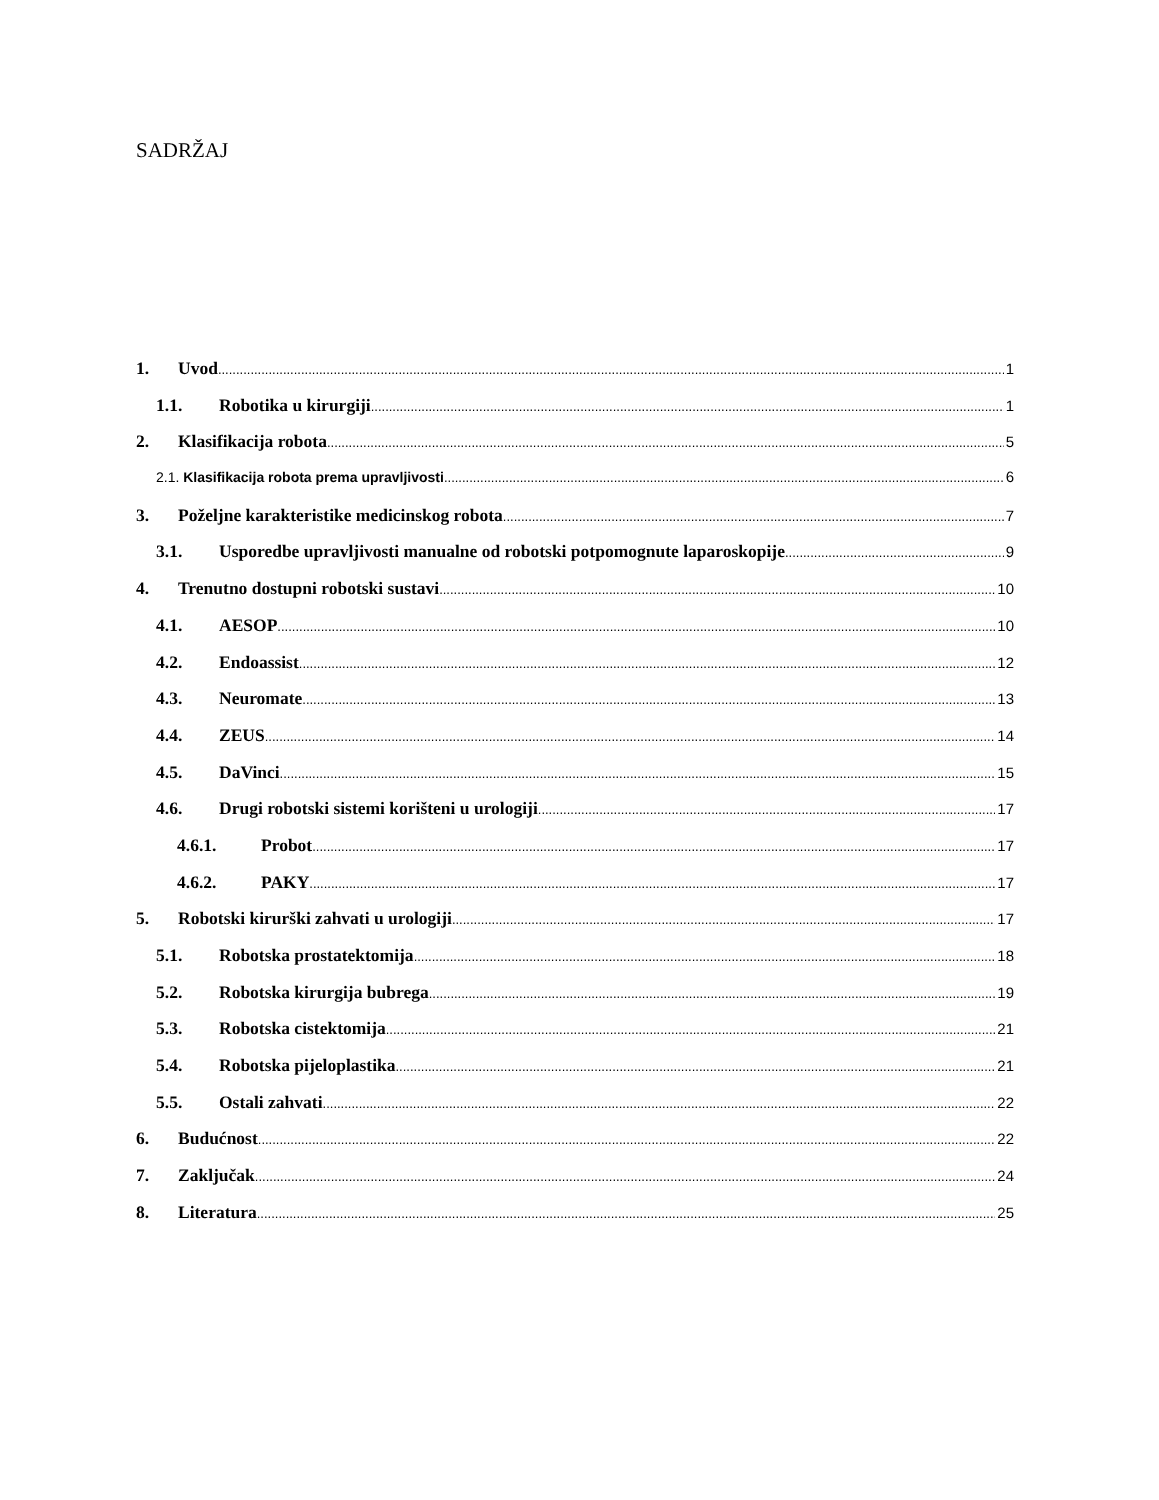SADRŽAJ
1. Uvod 1
1.1. Robotika u kirurgiji 1
2. Klasifikacija robota 5
2.1. Klasifikacija robota prema upravljivosti 6
3. Poželjne karakteristike medicinskog robota 7
3.1. Usporedbe upravljivosti manualne od robotski potpomognute laparoskopije 9
4. Trenutno dostupni robotski sustavi 10
4.1. AESOP 10
4.2. Endoassist 12
4.3. Neuromate 13
4.4. ZEUS 14
4.5. DaVinci 15
4.6. Drugi robotski sistemi korišteni u urologiji 17
4.6.1. Probot 17
4.6.2. PAKY 17
5. Robotski kirurški zahvati u urologiji 17
5.1. Robotska prostatektomija 18
5.2. Robotska kirurgija bubrega 19
5.3. Robotska cistektomija 21
5.4. Robotska pijeloplastika 21
5.5. Ostali zahvati 22
6. Budućnost 22
7. Zaključak 24
8. Literatura 25